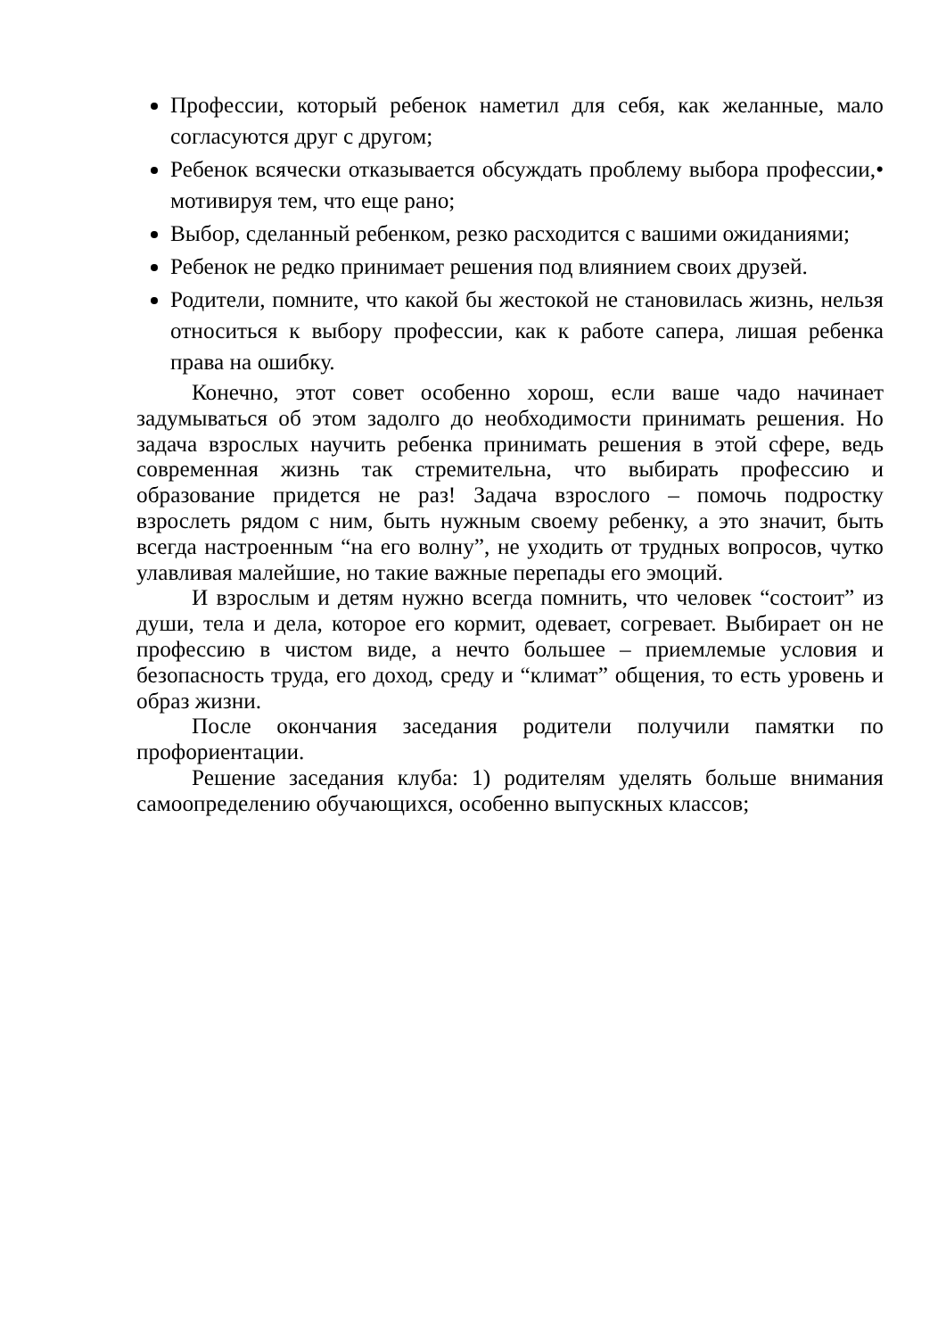Профессии, который ребенок наметил для себя, как желанные, мало согласуются друг с другом;
Ребенок всячески отказывается обсуждать проблему выбора профессии,• мотивируя тем, что еще рано;
Выбор, сделанный ребенком, резко расходится с вашими ожиданиями;
Ребенок не редко принимает решения под влиянием своих друзей.
Родители, помните, что какой бы жестокой не становилась жизнь, нельзя относиться к выбору профессии, как к работе сапера, лишая ребенка права на ошибку.
Конечно, этот совет особенно хорош, если ваше чадо начинает задумываться об этом задолго до необходимости принимать решения. Но задача взрослых научить ребенка принимать решения в этой сфере, ведь современная жизнь так стремительна, что выбирать профессию и образование придется не раз! Задача взрослого – помочь подростку взрослеть рядом с ним, быть нужным своему ребенку, а это значит, быть всегда настроенным “на его волну”, не уходить от трудных вопросов, чутко улавливая малейшие, но такие важные перепады его эмоций.
И взрослым и детям нужно всегда помнить, что человек “состоит” из души, тела и дела, которое его кормит, одевает, согревает. Выбирает он не профессию в чистом виде, а нечто большее – приемлемые условия и безопасность труда, его доход, среду и “климат” общения, то есть уровень и образ жизни.
После окончания заседания родители получили памятки по профориентации.
Решение заседания клуба: 1) родителям уделять больше внимания самоопределению обучающихся, особенно выпускных классов;